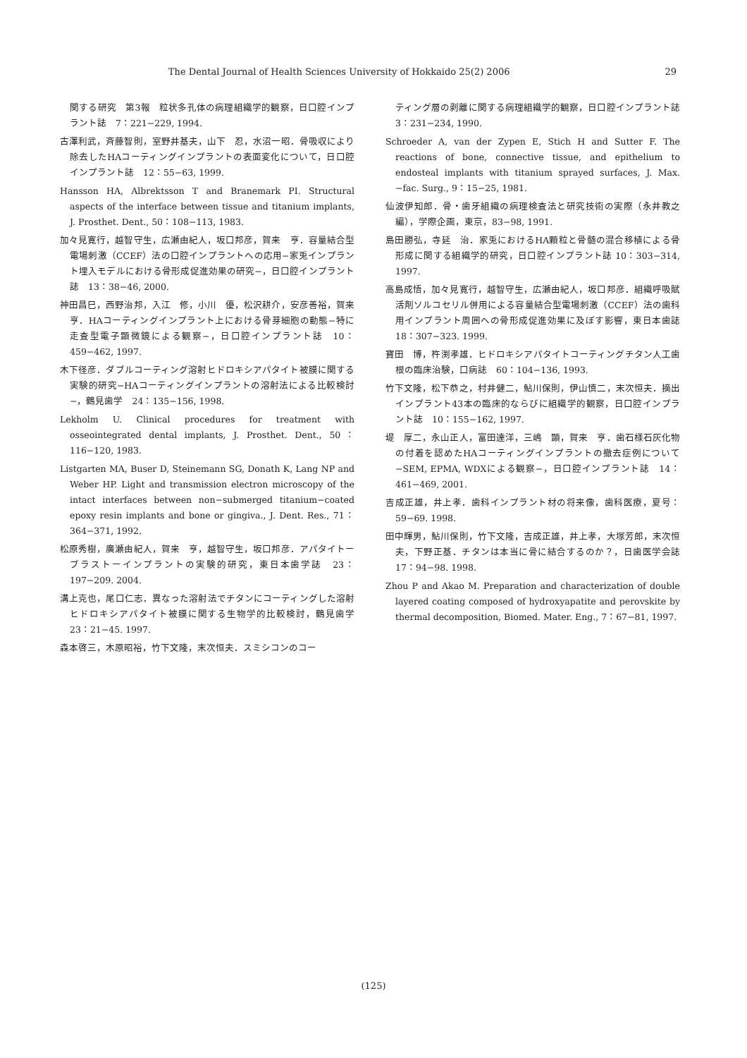The Dental Journal of Health Sciences University of Hokkaido 25(2) 2006 29
関する研究　第3報　粒状多孔体の病理組織学的観察，日口腔インプラント誌　7：221−229, 1994.
古澤利武，斉藤智則，室野井基夫，山下　忍，水沼一昭．骨吸収により除去したHAコーティングインプラントの表面変化について，日口腔インプラント誌　12：55−63, 1999.
Hansson HA, Albrektsson T and Branemark PI. Structural aspects of the interface between tissue and titanium implants, J. Prosthet. Dent., 50：108−113, 1983.
加々見寛行，越智守生，広瀬由紀人，坂口邦彦，賀来　亨．容量結合型電場刺激（CCEF）法の口腔インプラントへの応用−家兎インプラント埋入モデルにおける骨形成促進効果の研究−，日口腔インプラント誌　13：38−46, 2000.
神田昌巳，西野治邦，入江　修，小川　優，松沢耕介，安彦善裕，賀来　亨．HAコーティングインプラント上における骨芽細胞の動態−特に走査型電子顕微鏡による観察−，日口腔インプラント誌　10：459−462, 1997.
木下径彦．ダブルコーティング溶射ヒドロキシアパタイト被膜に関する実験的研究−HAコーティングインプラントの溶射法による比較検討−，鶴見歯学　24：135−156, 1998.
Lekholm U. Clinical procedures for treatment with osseointegrated dental implants, J. Prosthet. Dent., 50：116−120, 1983.
Listgarten MA, Buser D, Steinemann SG, Donath K, Lang NP and Weber HP. Light and transmission electron microscopy of the intact interfaces between non−submerged titanium−coated epoxy resin implants and bone or gingiva., J. Dent. Res., 71：364−371, 1992.
松原秀樹，廣瀬由紀人，賀来　亨，越智守生，坂口邦彦．アパタイトーブラストーインプラントの実験的研究，東日本歯学誌　23：197−209. 2004.
溝上克也，尾口仁志．異なった溶射法でチタンにコーティングした溶射ヒドロキシアパタイト被膜に関する生物学的比較検討，鶴見歯学　23：21−45. 1997.
森本啓三，木原昭裕，竹下文隆，末次恒夫．スミシコンのコー
ティング層の剥離に関する病理組織学的観察，日口腔インプラント誌　3：231−234, 1990.
Schroeder A, van der Zypen E, Stich H and Sutter F. The reactions of bone, connective tissue, and epithelium to endosteal implants with titanium sprayed surfaces, J. Max.−fac. Surg., 9：15−25, 1981.
仙波伊知郎．骨・歯牙組織の病理検査法と研究技術の実際（永井教之編），学際企画，東京，83−98, 1991.
島田勝弘，寺延　治．家兎におけるHA顆粒と骨髄の混合移植による骨形成に関する組織学的研究，日口腔インプラント誌 10：303−314, 1997.
高島成悟，加々見寛行，越智守生，広瀬由紀人，坂口邦彦．組織呼吸賦活剤ソルコセリル併用による容量結合型電場刺激（CCEF）法の歯科用インプラント周囲への骨形成促進効果に及ぼす影響，東日本歯誌　18：307−323. 1999.
寶田　博，杵渕孝雄．ヒドロキシアパタイトコーティングチタン人工歯根の臨床治験，口病誌　60：104−136, 1993.
竹下文隆，松下恭之，村井健二，鮎川保則，伊山慎二，末次恒夫．摘出インプラント43本の臨床的ならびに組織学的観察，日口腔インプラント誌　10：155−162, 1997.
堤　厚二，永山正人，富田達洋，三嶋　顕，賀来　亨．歯石様石灰化物の付着を認めたHAコーティングインプラントの撤去症例について−SEM, EPMA, WDXによる観察−，日口腔インプラント誌　14：461−469, 2001.
吉成正雄，井上孝．歯科インプラント材の将来像，歯科医療，夏号：59−69. 1998.
田中輝男，鮎川保則，竹下文隆，吉成正雄，井上孝，大塚芳郎，末次恒夫，下野正基．チタンは本当に骨に結合するのか？，日歯医学会誌　17：94−98. 1998.
Zhou P and Akao M. Preparation and characterization of double layered coating composed of hydroxyapatite and perovskite by thermal decomposition, Biomed. Mater. Eng., 7：67−81, 1997.
(125)